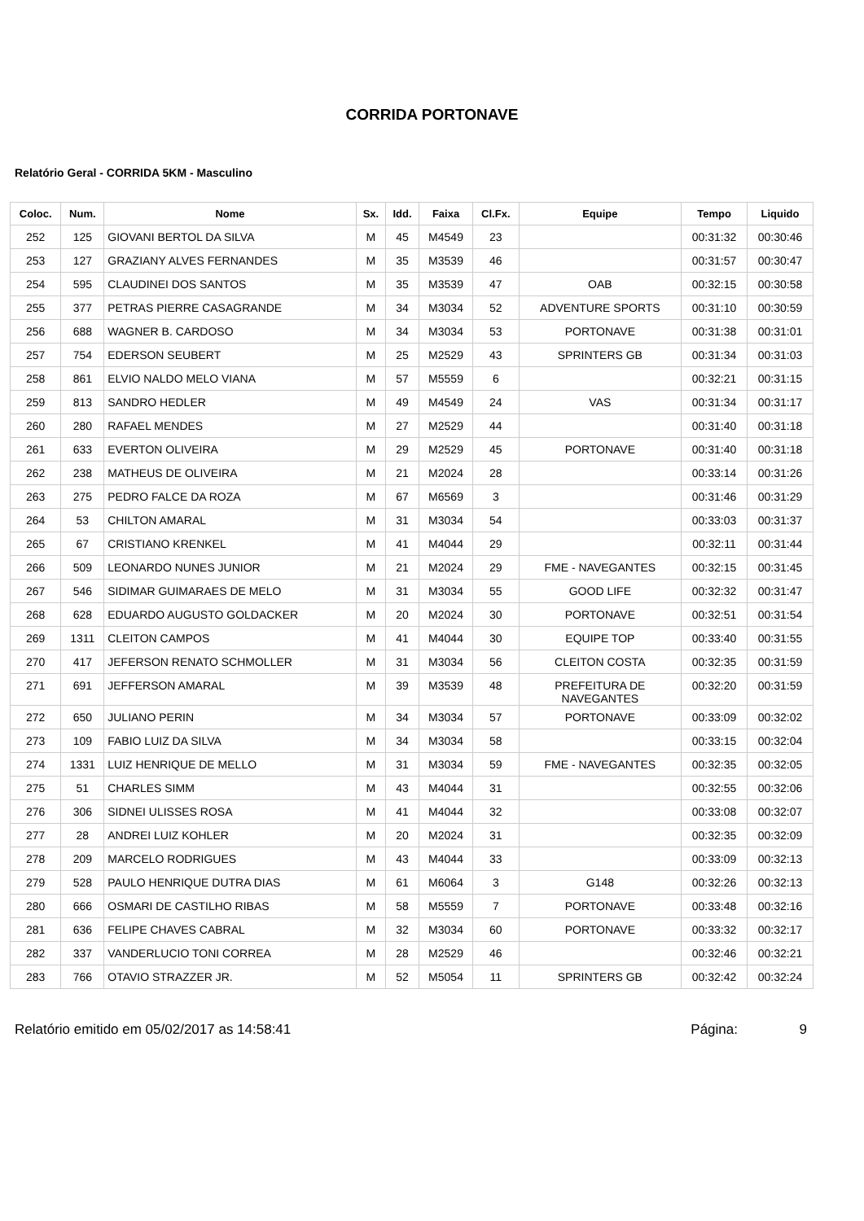CORRIDA PORTONAVE
Relatório Geral - CORRIDA 5KM - Masculino
| Coloc. | Num. | Nome | Sx. | Idd. | Faixa | Cl.Fx. | Equipe | Tempo | Liquido |
| --- | --- | --- | --- | --- | --- | --- | --- | --- | --- |
| 252 | 125 | GIOVANI BERTOL DA SILVA | M | 45 | M4549 | 23 | | 00:31:32 | 00:30:46 |
| 253 | 127 | GRAZIANY ALVES FERNANDES | M | 35 | M3539 | 46 | | 00:31:57 | 00:30:47 |
| 254 | 595 | CLAUDINEI DOS SANTOS | M | 35 | M3539 | 47 | OAB | 00:32:15 | 00:30:58 |
| 255 | 377 | PETRAS PIERRE CASAGRANDE | M | 34 | M3034 | 52 | ADVENTURE SPORTS | 00:31:10 | 00:30:59 |
| 256 | 688 | WAGNER B. CARDOSO | M | 34 | M3034 | 53 | PORTONAVE | 00:31:38 | 00:31:01 |
| 257 | 754 | EDERSON SEUBERT | M | 25 | M2529 | 43 | SPRINTERS GB | 00:31:34 | 00:31:03 |
| 258 | 861 | ELVIO NALDO MELO VIANA | M | 57 | M5559 | 6 | | 00:32:21 | 00:31:15 |
| 259 | 813 | SANDRO HEDLER | M | 49 | M4549 | 24 | VAS | 00:31:34 | 00:31:17 |
| 260 | 280 | RAFAEL MENDES | M | 27 | M2529 | 44 | | 00:31:40 | 00:31:18 |
| 261 | 633 | EVERTON OLIVEIRA | M | 29 | M2529 | 45 | PORTONAVE | 00:31:40 | 00:31:18 |
| 262 | 238 | MATHEUS DE OLIVEIRA | M | 21 | M2024 | 28 | | 00:33:14 | 00:31:26 |
| 263 | 275 | PEDRO FALCE DA ROZA | M | 67 | M6569 | 3 | | 00:31:46 | 00:31:29 |
| 264 | 53 | CHILTON AMARAL | M | 31 | M3034 | 54 | | 00:33:03 | 00:31:37 |
| 265 | 67 | CRISTIANO KRENKEL | M | 41 | M4044 | 29 | | 00:32:11 | 00:31:44 |
| 266 | 509 | LEONARDO NUNES JUNIOR | M | 21 | M2024 | 29 | FME - NAVEGANTES | 00:32:15 | 00:31:45 |
| 267 | 546 | SIDIMAR GUIMARAES DE MELO | M | 31 | M3034 | 55 | GOOD LIFE | 00:32:32 | 00:31:47 |
| 268 | 628 | EDUARDO AUGUSTO GOLDACKER | M | 20 | M2024 | 30 | PORTONAVE | 00:32:51 | 00:31:54 |
| 269 | 1311 | CLEITON CAMPOS | M | 41 | M4044 | 30 | EQUIPE TOP | 00:33:40 | 00:31:55 |
| 270 | 417 | JEFERSON RENATO SCHMOLLER | M | 31 | M3034 | 56 | CLEITON COSTA | 00:32:35 | 00:31:59 |
| 271 | 691 | JEFFERSON AMARAL | M | 39 | M3539 | 48 | PREFEITURA DE NAVEGANTES | 00:32:20 | 00:31:59 |
| 272 | 650 | JULIANO PERIN | M | 34 | M3034 | 57 | PORTONAVE | 00:33:09 | 00:32:02 |
| 273 | 109 | FABIO LUIZ DA SILVA | M | 34 | M3034 | 58 | | 00:33:15 | 00:32:04 |
| 274 | 1331 | LUIZ HENRIQUE DE MELLO | M | 31 | M3034 | 59 | FME - NAVEGANTES | 00:32:35 | 00:32:05 |
| 275 | 51 | CHARLES SIMM | M | 43 | M4044 | 31 | | 00:32:55 | 00:32:06 |
| 276 | 306 | SIDNEI ULISSES ROSA | M | 41 | M4044 | 32 | | 00:33:08 | 00:32:07 |
| 277 | 28 | ANDREI LUIZ KOHLER | M | 20 | M2024 | 31 | | 00:32:35 | 00:32:09 |
| 278 | 209 | MARCELO RODRIGUES | M | 43 | M4044 | 33 | | 00:33:09 | 00:32:13 |
| 279 | 528 | PAULO HENRIQUE DUTRA DIAS | M | 61 | M6064 | 3 | G148 | 00:32:26 | 00:32:13 |
| 280 | 666 | OSMARI DE CASTILHO RIBAS | M | 58 | M5559 | 7 | PORTONAVE | 00:33:48 | 00:32:16 |
| 281 | 636 | FELIPE CHAVES CABRAL | M | 32 | M3034 | 60 | PORTONAVE | 00:33:32 | 00:32:17 |
| 282 | 337 | VANDERLUCIO TONI CORREA | M | 28 | M2529 | 46 | | 00:32:46 | 00:32:21 |
| 283 | 766 | OTAVIO STRAZZER JR. | M | 52 | M5054 | 11 | SPRINTERS GB | 00:32:42 | 00:32:24 |
Relatório emitido em 05/02/2017 as 14:58:41 Página: 9